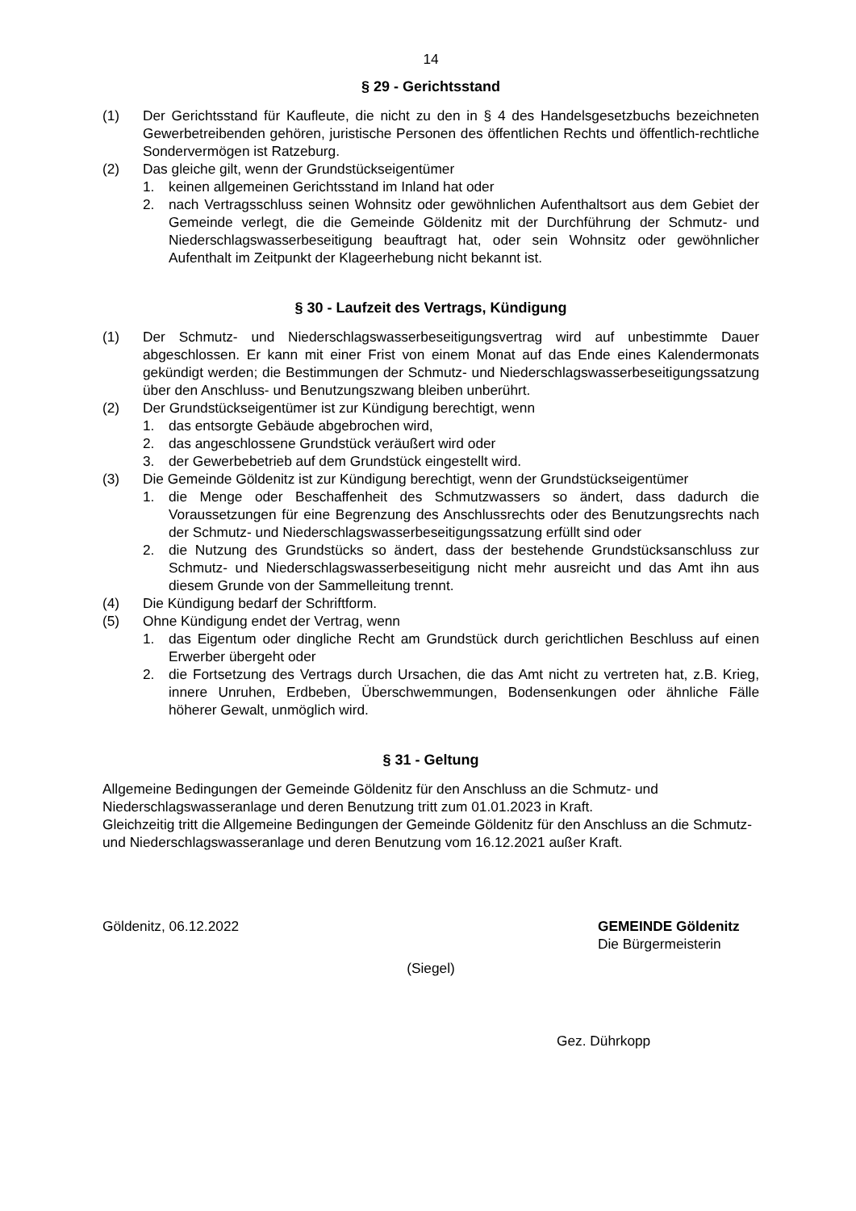14
§ 29 - Gerichtsstand
(1) Der Gerichtsstand für Kaufleute, die nicht zu den in § 4 des Handelsgesetzbuchs bezeichneten Gewerbetreibenden gehören, juristische Personen des öffentlichen Rechts und öffentlich-rechtliche Sondervermögen ist Ratzeburg.
(2) Das gleiche gilt, wenn der Grundstückseigentümer
1. keinen allgemeinen Gerichtsstand im Inland hat oder
2. nach Vertragsschluss seinen Wohnsitz oder gewöhnlichen Aufenthaltsort aus dem Gebiet der Gemeinde verlegt, die die Gemeinde Göldenitz mit der Durchführung der Schmutz- und Niederschlagswasserbeseitigung beauftragt hat, oder sein Wohnsitz oder gewöhnlicher Aufenthalt im Zeitpunkt der Klageerhebung nicht bekannt ist.
§ 30 - Laufzeit des Vertrags, Kündigung
(1) Der Schmutz- und Niederschlagswasserbeseitigungsvertrag wird auf unbestimmte Dauer abgeschlossen. Er kann mit einer Frist von einem Monat auf das Ende eines Kalendermonats gekündigt werden; die Bestimmungen der Schmutz- und Niederschlagswasserbeseitigungssatzung über den Anschluss- und Benutzungszwang bleiben unberührt.
(2) Der Grundstückseigentümer ist zur Kündigung berechtigt, wenn
1. das entsorgte Gebäude abgebrochen wird,
2. das angeschlossene Grundstück veräußert wird oder
3. der Gewerbebetrieb auf dem Grundstück eingestellt wird.
(3) Die Gemeinde Göldenitz ist zur Kündigung berechtigt, wenn der Grundstückseigentümer
1. die Menge oder Beschaffenheit des Schmutzwassers so ändert, dass dadurch die Voraussetzungen für eine Begrenzung des Anschlussrechts oder des Benutzungsrechts nach der Schmutz- und Niederschlagswasserbeseitigungssatzung erfüllt sind oder
2. die Nutzung des Grundstücks so ändert, dass der bestehende Grundstücksanschluss zur Schmutz- und Niederschlagswasserbeseitigung nicht mehr ausreicht und das Amt ihn aus diesem Grunde von der Sammelleitung trennt.
(4) Die Kündigung bedarf der Schriftform.
(5) Ohne Kündigung endet der Vertrag, wenn
1. das Eigentum oder dingliche Recht am Grundstück durch gerichtlichen Beschluss auf einen Erwerber übergeht oder
2. die Fortsetzung des Vertrags durch Ursachen, die das Amt nicht zu vertreten hat, z.B. Krieg, innere Unruhen, Erdbeben, Überschwemmungen, Bodensenkungen oder ähnliche Fälle höherer Gewalt, unmöglich wird.
§ 31 - Geltung
Allgemeine Bedingungen der Gemeinde Göldenitz für den Anschluss an die Schmutz- und Niederschlagswasseranlage und deren Benutzung tritt zum 01.01.2023 in Kraft.
Gleichzeitig tritt die Allgemeine Bedingungen der Gemeinde Göldenitz für den Anschluss an die Schmutz- und Niederschlagswasseranlage und deren Benutzung vom 16.12.2021 außer Kraft.
Göldenitz, 06.12.2022 GEMEINDE Göldenitz
Die Bürgermeisterin
(Siegel)
Gez. Dührkopp